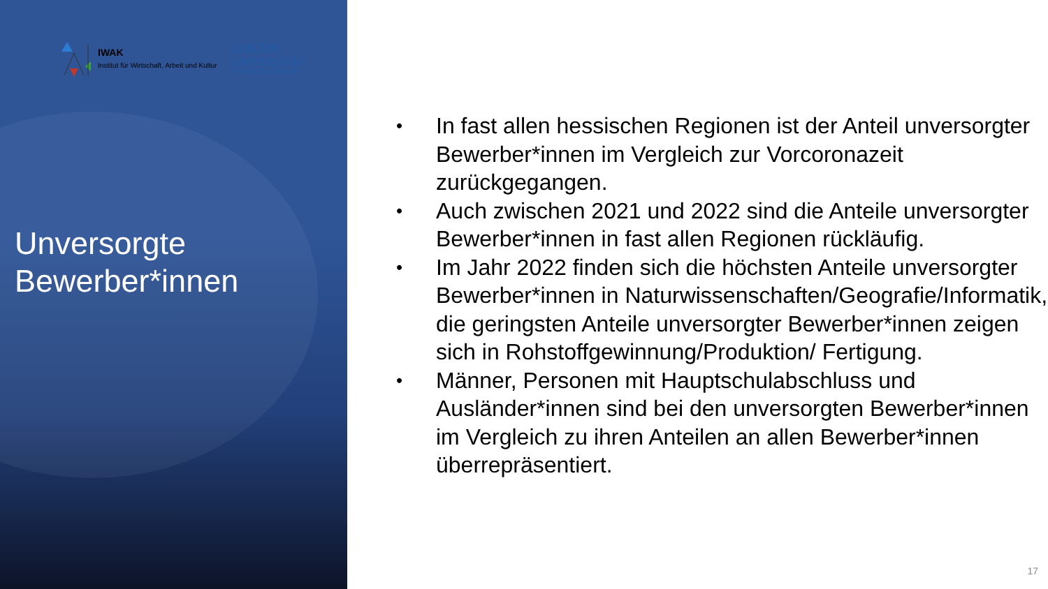Unversorgte Bewerber*innen
IWAK
Institut für Wirtschaft, Arbeit und Kultur
GOETHE
UNIVERSITÄT
FRANKFURT AM MAIN
• In fast allen hessischen Regionen ist der Anteil unversorgter Bewerber*innen im Vergleich zur Vorcoronazeit zurückgegangen.
• Auch zwischen 2021 und 2022 sind die Anteile unversorgter Bewerber*innen in fast allen Regionen rückläufig.
• Im Jahr 2022 finden sich die höchsten Anteile unversorgter Bewerber*innen in Naturwissenschaften/Geografie/Informatik, die geringsten Anteile unversorgter Bewerber*innen zeigen sich in Rohstoffgewinnung/Produktion/ Fertigung.
• Männer, Personen mit Hauptschulabschluss und Ausländer*innen sind bei den unversorgten Bewerber*innen im Vergleich zu ihren Anteilen an allen Bewerber*innen überrepräsentiert.
17